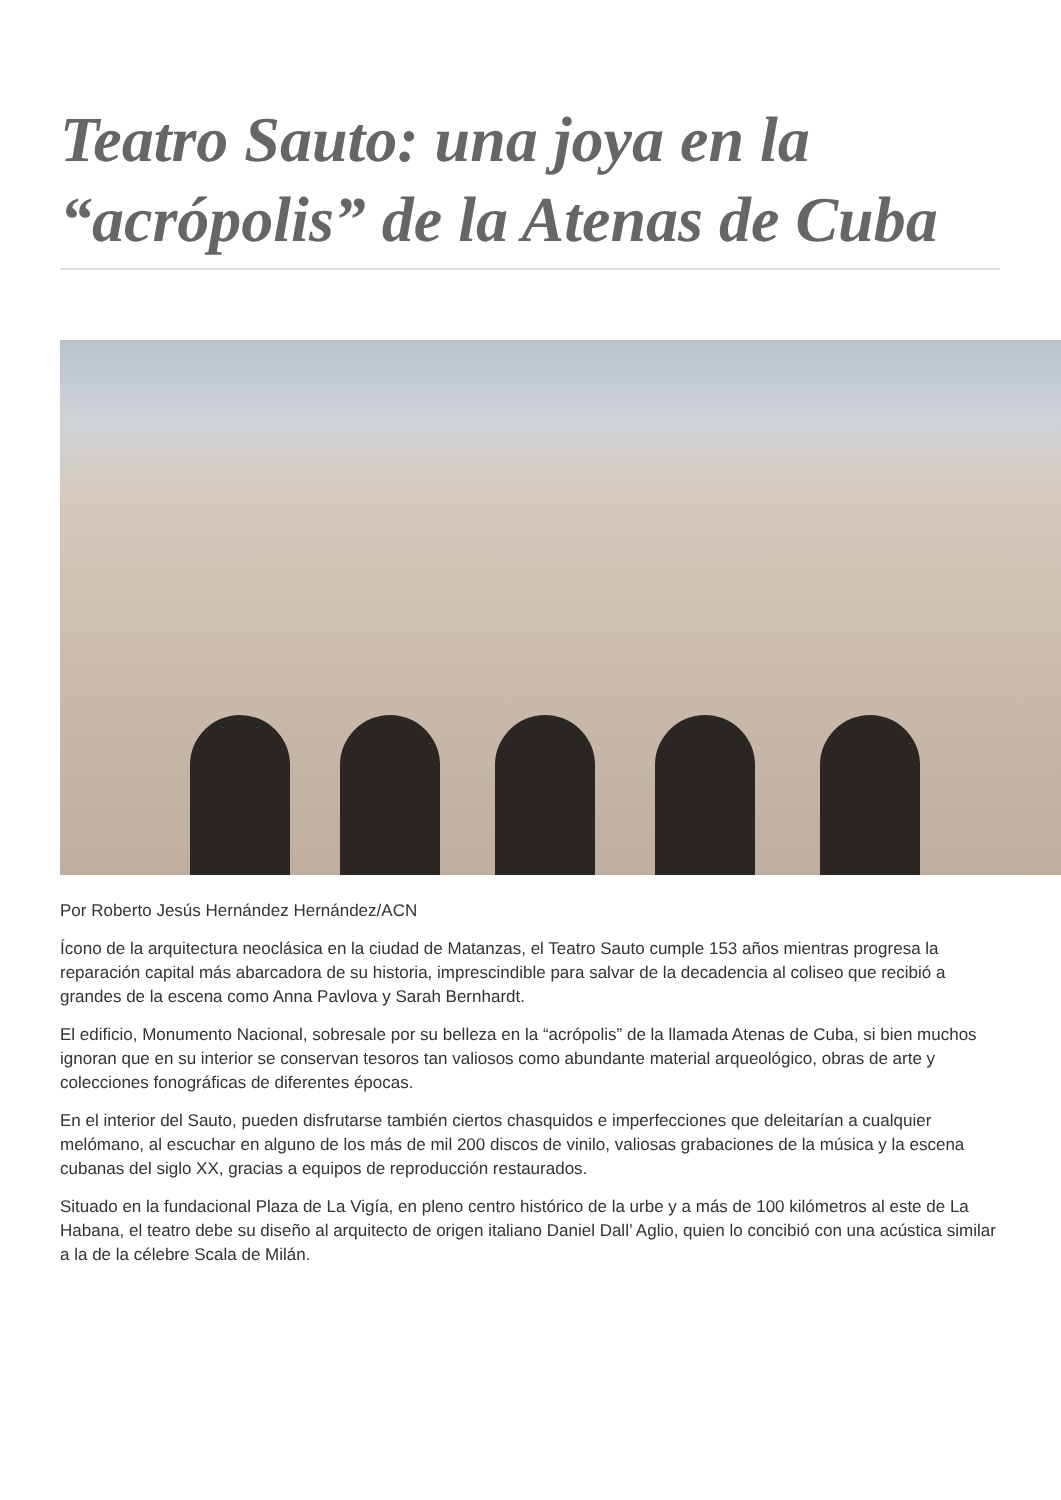Teatro Sauto: una joya en la “acrópolis” de la Atenas de Cuba
Por Roberto Jesús Hernández Hernández/ACN
Ícono de la arquitectura neoclásica en la ciudad de Matanzas, el Teatro Sauto cumple 153 años mientras progresa la reparación capital más abarcadora de su historia, imprescindible para salvar de la decadencia al coliseo que recibió a grandes de la escena como Anna Pavlova y Sarah Bernhardt.
El edificio, Monumento Nacional, sobresale por su belleza en la “acrópolis” de la llamada Atenas de Cuba, si bien muchos ignoran que en su interior se conservan tesoros tan valiosos como abundante material arqueológico, obras de arte y colecciones fonográficas de diferentes épocas.
En el interior del Sauto, pueden disfrutarse también ciertos chasquidos e imperfecciones que deleitarían a cualquier melómano, al escuchar en alguno de los más de mil 200 discos de vinilo, valiosas grabaciones de la música y la escena cubanas del siglo XX, gracias a equipos de reproducción restaurados.
Situado en la fundacional Plaza de La Vigía, en pleno centro histórico de la urbe y a más de 100 kilómetros al este de La Habana, el teatro debe su diseño al arquitecto de origen italiano Daniel Dall’ Aglio, quien lo concibió con una acústica similar a la de la célebre Scala de Milán.